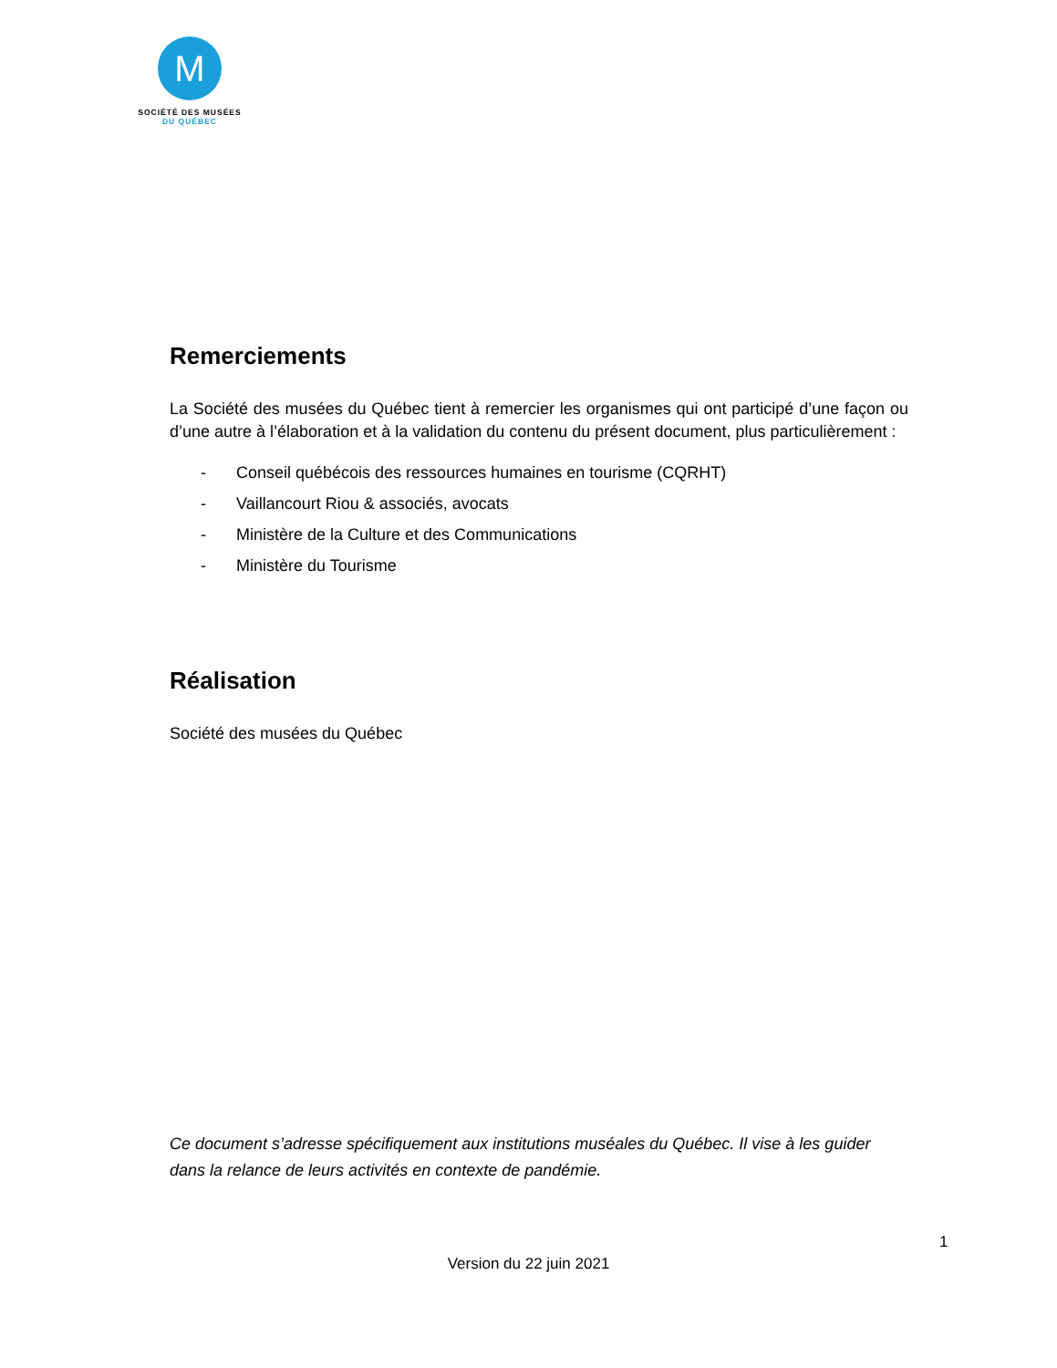M
SOCIÉTÉ DES MUSÉES
DU QUÉBEC
Remerciements
La Société des musées du Québec tient à remercier les organismes qui ont participé d’une façon ou d’une autre à l’élaboration et à la validation du contenu du présent document, plus particulièrement :
- Conseil québécois des ressources humaines en tourisme (CQRHT)
- Vaillancourt Riou & associés, avocats
- Ministère de la Culture et des Communications
- Ministère du Tourisme
Réalisation
Société des musées du Québec
Ce document s’adresse spécifiquement aux institutions muséales du Québec. Il vise à les guider dans la relance de leurs activités en contexte de pandémie.
1
Version du 22 juin 2021